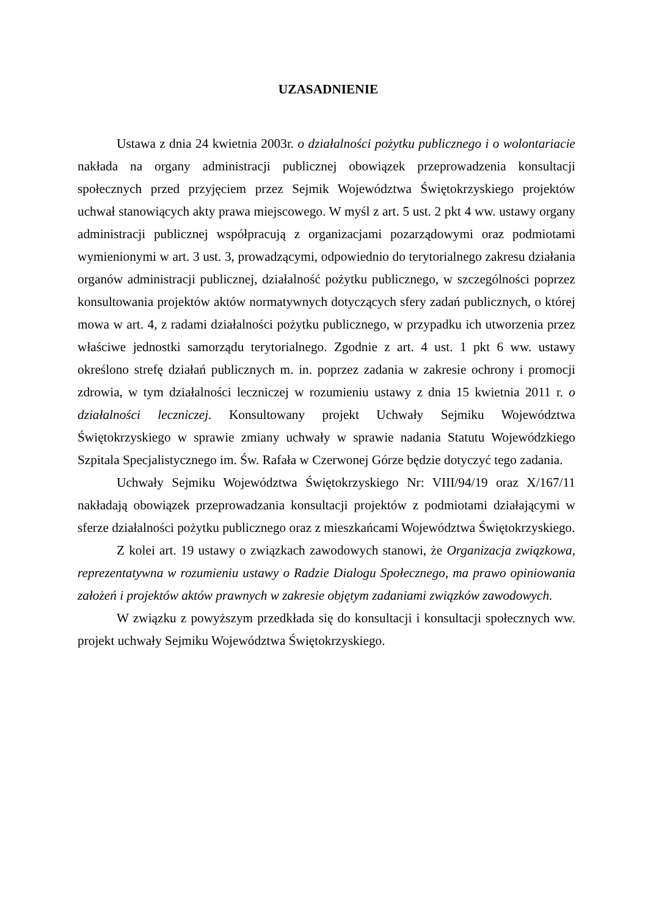UZASADNIENIE
Ustawa z dnia 24 kwietnia 2003r. o działalności pożytku publicznego i o wolontariacie nakłada na organy administracji publicznej obowiązek przeprowadzenia konsultacji społecznych przed przyjęciem przez Sejmik Województwa Świętokrzyskiego projektów uchwał stanowiących akty prawa miejscowego. W myśl z art. 5 ust. 2 pkt 4 ww. ustawy organy administracji publicznej współpracują z organizacjami pozarządowymi oraz podmiotami wymienionymi w art. 3 ust. 3, prowadzącymi, odpowiednio do terytorialnego zakresu działania organów administracji publicznej, działalność pożytku publicznego, w szczególności poprzez konsultowania projektów aktów normatywnych dotyczących sfery zadań publicznych, o której mowa w art. 4, z radami działalności pożytku publicznego, w przypadku ich utworzenia przez właściwe jednostki samorządu terytorialnego. Zgodnie z art. 4 ust. 1 pkt 6 ww. ustawy określono strefę działań publicznych m. in. poprzez zadania w zakresie ochrony i promocji zdrowia, w tym działalności leczniczej w rozumieniu ustawy z dnia 15 kwietnia 2011 r. o działalności leczniczej. Konsultowany projekt Uchwały Sejmiku Województwa Świętokrzyskiego w sprawie zmiany uchwały w sprawie nadania Statutu Wojewódzkiego Szpitala Specjalistycznego im. Św. Rafała w Czerwonej Górze będzie dotyczyć tego zadania.
Uchwały Sejmiku Województwa Świętokrzyskiego Nr: VIII/94/19 oraz X/167/11 nakładają obowiązek przeprowadzania konsultacji projektów z podmiotami działającymi w sferze działalności pożytku publicznego oraz z mieszkańcami Województwa Świętokrzyskiego.
Z kolei art. 19 ustawy o związkach zawodowych stanowi, że Organizacja związkowa, reprezentatywna w rozumieniu ustawy o Radzie Dialogu Społecznego, ma prawo opiniowania założeń i projektów aktów prawnych w zakresie objętym zadaniami związków zawodowych.
W związku z powyższym przedkłada się do konsultacji i konsultacji społecznych ww. projekt uchwały Sejmiku Województwa Świętokrzyskiego.